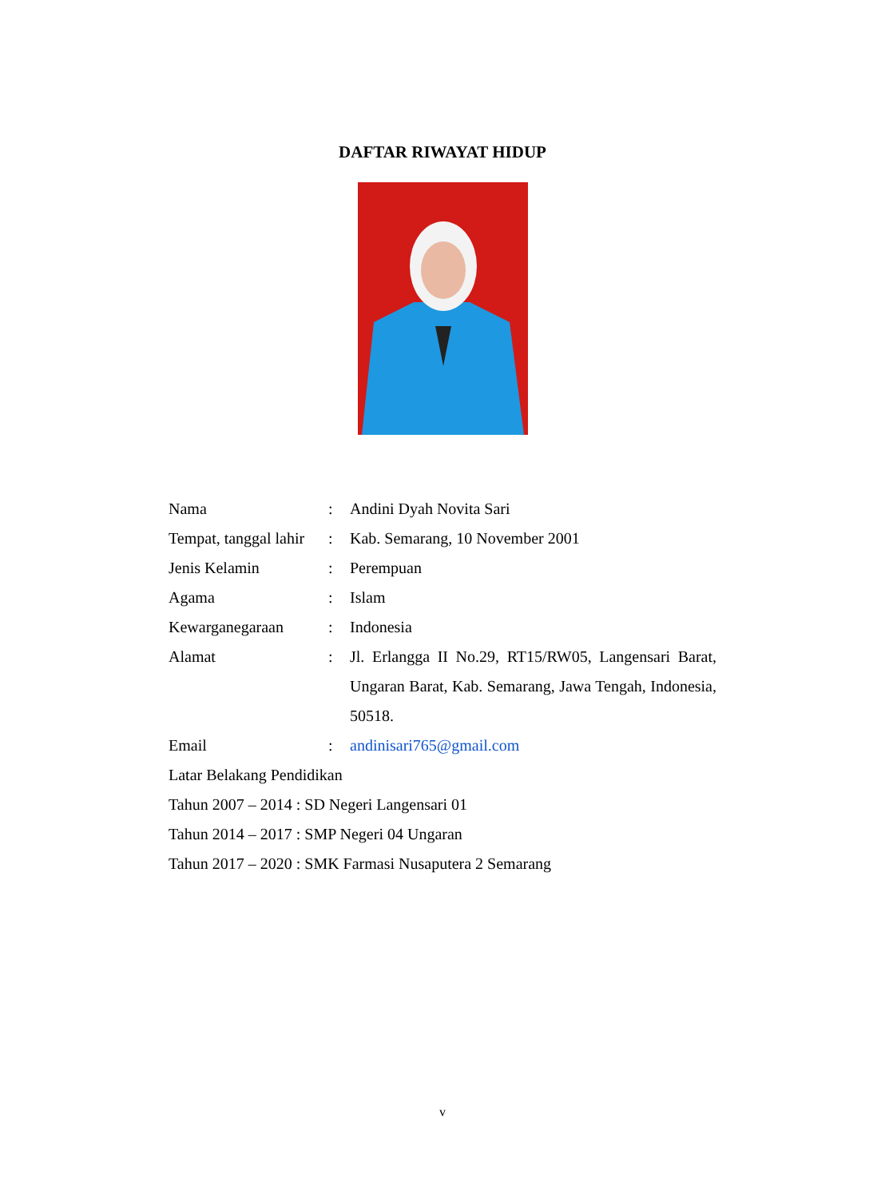DAFTAR RIWAYAT HIDUP
Nama : Andini Dyah Novita Sari
Tempat, tanggal lahir
: Kab. Semarang, 10 November 2001
Jenis Kelamin : Perempuan
Agama : Islam
Kewarganegaraan : Indonesia
Alamat : Jl. Erlangga II No.29, RT15/RW05, Langensari Barat, Ungaran Barat, Kab. Semarang, Jawa Tengah, Indonesia, 50518.
Email : andinisari765@gmail.com
Latar Belakang Pendidikan
Tahun 2007 – 2014 : SD Negeri Langensari 01
Tahun 2014 – 2017 : SMP Negeri 04 Ungaran
Tahun 2017 – 2020 : SMK Farmasi Nusaputera 2 Semarang
v